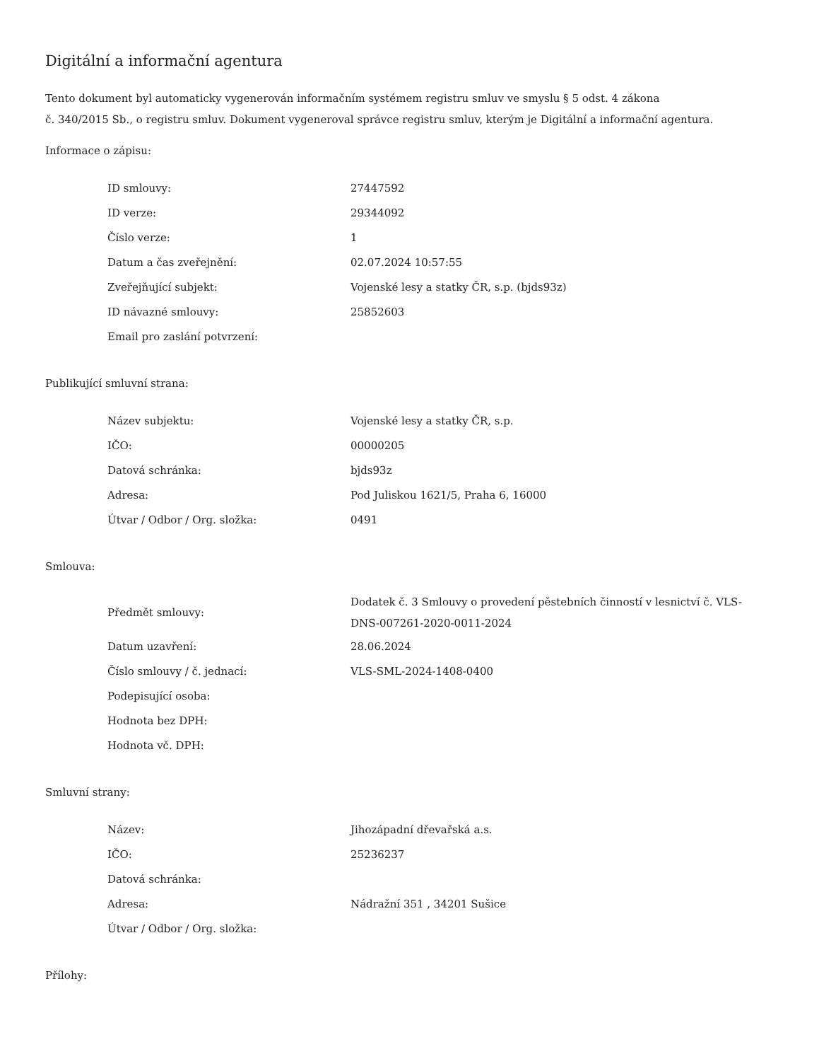Digitální a informační agentura
Tento dokument byl automaticky vygenerován informačním systémem registru smluv ve smyslu § 5 odst. 4 zákona
č. 340/2015 Sb., o registru smluv. Dokument vygeneroval správce registru smluv, kterým je Digitální a informační agentura.
Informace o zápisu:
| ID smlouvy: | 27447592 |
| ID verze: | 29344092 |
| Číslo verze: | 1 |
| Datum a čas zveřejnění: | 02.07.2024 10:57:55 |
| Zveřejňující subjekt: | Vojenské lesy a statky ČR, s.p. (bjds93z) |
| ID návazné smlouvy: | 25852603 |
| Email pro zaslání potvrzení: | |
Publikující smluvní strana:
| Název subjektu: | Vojenské lesy a statky ČR, s.p. |
| IČO: | 00000205 |
| Datová schránka: | bjds93z |
| Adresa: | Pod Juliskou 1621/5, Praha 6, 16000 |
| Útvar / Odbor / Org. složka: | 0491 |
Smlouva:
| Předmět smlouvy: | Dodatek č. 3 Smlouvy o provedení pěstebních činností v lesnictví č. VLS-DNS-007261-2020-0011-2024 |
| Datum uzavření: | 28.06.2024 |
| Číslo smlouvy / č. jednací: | VLS-SML-2024-1408-0400 |
| Podepisující osoba: | |
| Hodnota bez DPH: | |
| Hodnota vč. DPH: | |
Smluvní strany:
| Název: | Jihozápadní dřevařská a.s. |
| IČO: | 25236237 |
| Datová schránka: | |
| Adresa: | Nádražní 351 , 34201 Sušice |
| Útvar / Odbor / Org. složka: | |
Přílohy: